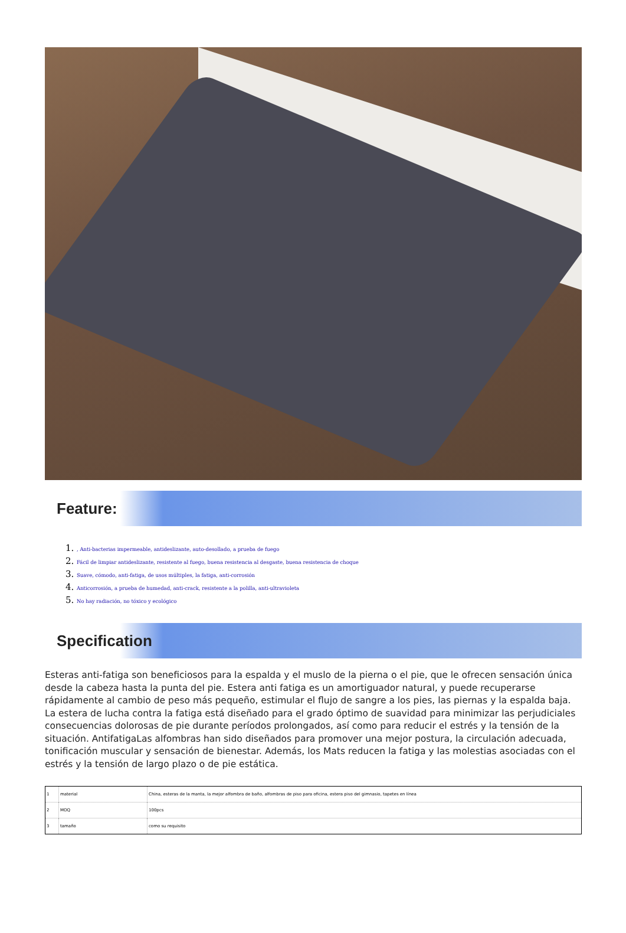Feature:
1. , Anti-bacterias impermeable, antideslizante, auto-desollado, a prueba de fuego
2. Fácil de limpiar antideslizante, resistente al fuego, buena resistencia al desgaste, buena resistencia de choque
3. Suave, cómodo, anti-fatiga, de usos múltiples, la fatiga, anti-corrosión
4. Anticorrosión, a prueba de humedad, anti-crack, resistente a la polilla, anti-ultravioleta
5. No hay radiación, no tóxico y ecológico
Specification
Esteras anti-fatiga son beneficiosos para la espalda y el muslo de la pierna o el pie, que le ofrecen sensación única desde la cabeza hasta la punta del pie. Estera anti fatiga es un amortiguador natural, y puede recuperarse rápidamente al cambio de peso más pequeño, estimular el flujo de sangre a los pies, las piernas y la espalda baja. La estera de lucha contra la fatiga está diseñado para el grado óptimo de suavidad para minimizar las perjudiciales consecuencias dolorosas de pie durante períodos prolongados, así como para reducir el estrés y la tensión de la situación. AntifatigaLas alfombras han sido diseñados para promover una mejor postura, la circulación adecuada, tonificación muscular y sensación de bienestar. Además, los Mats reducen la fatiga y las molestias asociadas con el estrés y la tensión de largo plazo o de pie estática.
| 1 | material | China, esteras de la manta, la mejor alfombra de baño, alfombras de piso para oficina, estera piso del gimnasio, tapetes en línea |
| 2 | MOQ | 100pcs |
| 3 | tamaño | como su requisito |